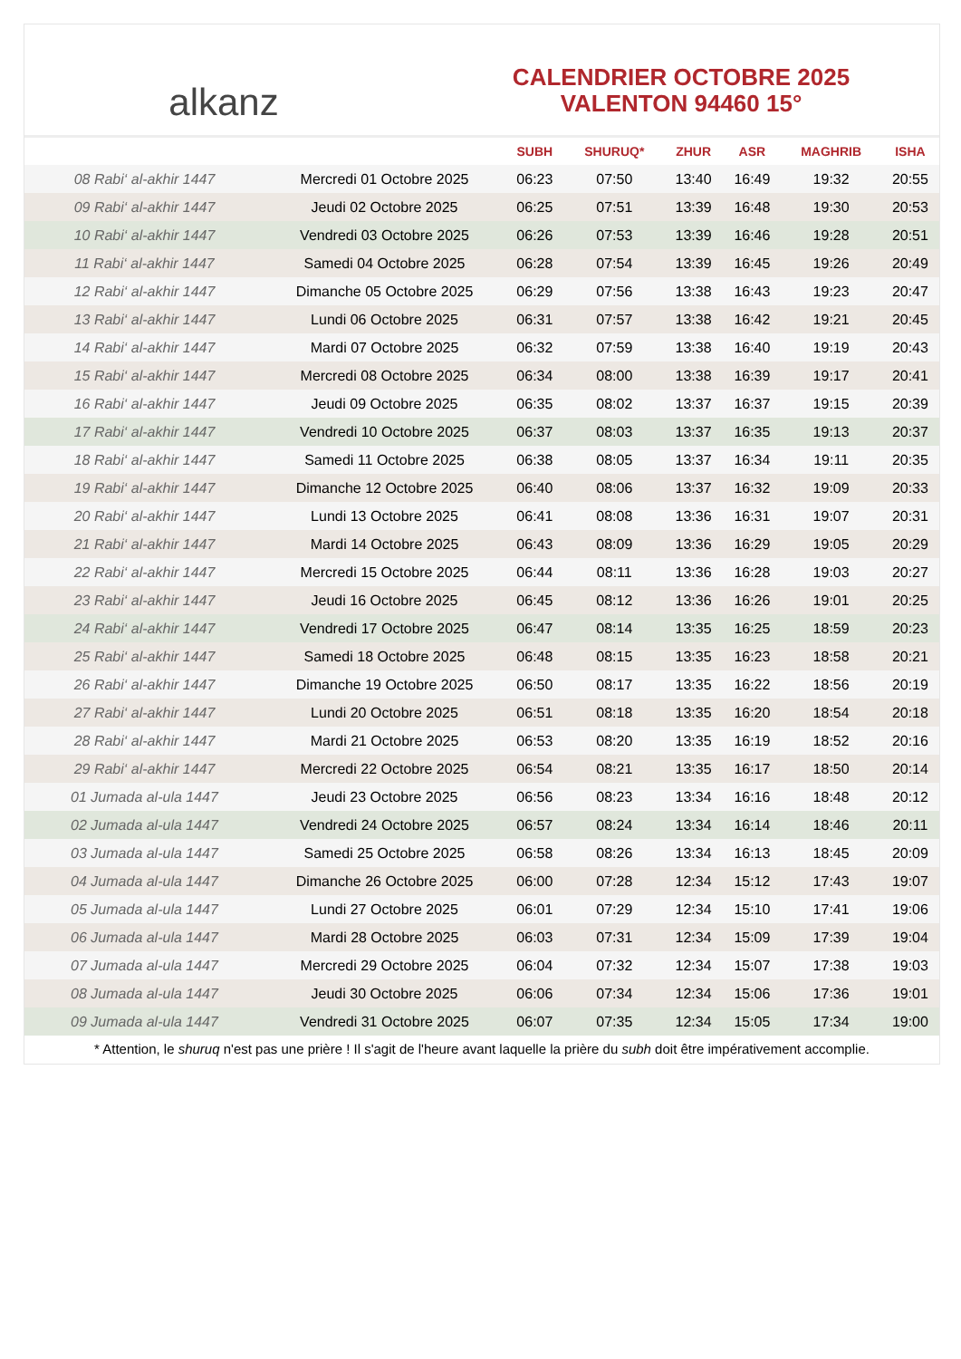alkanz
CALENDRIER OCTOBRE 2025
VALENTON 94460 15°
| | | SUBH | SHURUQ* | ZHUR | ASR | MAGHRIB | ISHA |
| --- | --- | --- | --- | --- | --- | --- | --- |
| 08 Rabi‘ al-akhir 1447 | Mercredi 01 Octobre 2025 | 06:23 | 07:50 | 13:40 | 16:49 | 19:32 | 20:55 |
| 09 Rabi‘ al-akhir 1447 | Jeudi 02 Octobre 2025 | 06:25 | 07:51 | 13:39 | 16:48 | 19:30 | 20:53 |
| 10 Rabi‘ al-akhir 1447 | Vendredi 03 Octobre 2025 | 06:26 | 07:53 | 13:39 | 16:46 | 19:28 | 20:51 |
| 11 Rabi‘ al-akhir 1447 | Samedi 04 Octobre 2025 | 06:28 | 07:54 | 13:39 | 16:45 | 19:26 | 20:49 |
| 12 Rabi‘ al-akhir 1447 | Dimanche 05 Octobre 2025 | 06:29 | 07:56 | 13:38 | 16:43 | 19:23 | 20:47 |
| 13 Rabi‘ al-akhir 1447 | Lundi 06 Octobre 2025 | 06:31 | 07:57 | 13:38 | 16:42 | 19:21 | 20:45 |
| 14 Rabi‘ al-akhir 1447 | Mardi 07 Octobre 2025 | 06:32 | 07:59 | 13:38 | 16:40 | 19:19 | 20:43 |
| 15 Rabi‘ al-akhir 1447 | Mercredi 08 Octobre 2025 | 06:34 | 08:00 | 13:38 | 16:39 | 19:17 | 20:41 |
| 16 Rabi‘ al-akhir 1447 | Jeudi 09 Octobre 2025 | 06:35 | 08:02 | 13:37 | 16:37 | 19:15 | 20:39 |
| 17 Rabi‘ al-akhir 1447 | Vendredi 10 Octobre 2025 | 06:37 | 08:03 | 13:37 | 16:35 | 19:13 | 20:37 |
| 18 Rabi‘ al-akhir 1447 | Samedi 11 Octobre 2025 | 06:38 | 08:05 | 13:37 | 16:34 | 19:11 | 20:35 |
| 19 Rabi‘ al-akhir 1447 | Dimanche 12 Octobre 2025 | 06:40 | 08:06 | 13:37 | 16:32 | 19:09 | 20:33 |
| 20 Rabi‘ al-akhir 1447 | Lundi 13 Octobre 2025 | 06:41 | 08:08 | 13:36 | 16:31 | 19:07 | 20:31 |
| 21 Rabi‘ al-akhir 1447 | Mardi 14 Octobre 2025 | 06:43 | 08:09 | 13:36 | 16:29 | 19:05 | 20:29 |
| 22 Rabi‘ al-akhir 1447 | Mercredi 15 Octobre 2025 | 06:44 | 08:11 | 13:36 | 16:28 | 19:03 | 20:27 |
| 23 Rabi‘ al-akhir 1447 | Jeudi 16 Octobre 2025 | 06:45 | 08:12 | 13:36 | 16:26 | 19:01 | 20:25 |
| 24 Rabi‘ al-akhir 1447 | Vendredi 17 Octobre 2025 | 06:47 | 08:14 | 13:35 | 16:25 | 18:59 | 20:23 |
| 25 Rabi‘ al-akhir 1447 | Samedi 18 Octobre 2025 | 06:48 | 08:15 | 13:35 | 16:23 | 18:58 | 20:21 |
| 26 Rabi‘ al-akhir 1447 | Dimanche 19 Octobre 2025 | 06:50 | 08:17 | 13:35 | 16:22 | 18:56 | 20:19 |
| 27 Rabi‘ al-akhir 1447 | Lundi 20 Octobre 2025 | 06:51 | 08:18 | 13:35 | 16:20 | 18:54 | 20:18 |
| 28 Rabi‘ al-akhir 1447 | Mardi 21 Octobre 2025 | 06:53 | 08:20 | 13:35 | 16:19 | 18:52 | 20:16 |
| 29 Rabi‘ al-akhir 1447 | Mercredi 22 Octobre 2025 | 06:54 | 08:21 | 13:35 | 16:17 | 18:50 | 20:14 |
| 01 Jumada al-ula 1447 | Jeudi 23 Octobre 2025 | 06:56 | 08:23 | 13:34 | 16:16 | 18:48 | 20:12 |
| 02 Jumada al-ula 1447 | Vendredi 24 Octobre 2025 | 06:57 | 08:24 | 13:34 | 16:14 | 18:46 | 20:11 |
| 03 Jumada al-ula 1447 | Samedi 25 Octobre 2025 | 06:58 | 08:26 | 13:34 | 16:13 | 18:45 | 20:09 |
| 04 Jumada al-ula 1447 | Dimanche 26 Octobre 2025 | 06:00 | 07:28 | 12:34 | 15:12 | 17:43 | 19:07 |
| 05 Jumada al-ula 1447 | Lundi 27 Octobre 2025 | 06:01 | 07:29 | 12:34 | 15:10 | 17:41 | 19:06 |
| 06 Jumada al-ula 1447 | Mardi 28 Octobre 2025 | 06:03 | 07:31 | 12:34 | 15:09 | 17:39 | 19:04 |
| 07 Jumada al-ula 1447 | Mercredi 29 Octobre 2025 | 06:04 | 07:32 | 12:34 | 15:07 | 17:38 | 19:03 |
| 08 Jumada al-ula 1447 | Jeudi 30 Octobre 2025 | 06:06 | 07:34 | 12:34 | 15:06 | 17:36 | 19:01 |
| 09 Jumada al-ula 1447 | Vendredi 31 Octobre 2025 | 06:07 | 07:35 | 12:34 | 15:05 | 17:34 | 19:00 |
* Attention, le shuruq n'est pas une prière ! Il s'agit de l'heure avant laquelle la prière du subh doit être impérativement accomplie.